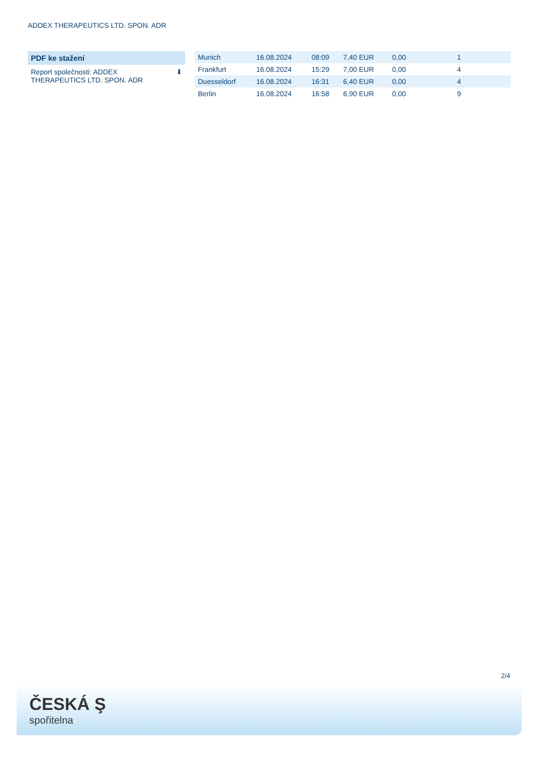ADDEX THERAPEUTICS LTD. SPON. ADR
PDF ke stažení
Report společnosti: ADDEX
THERAPEUTICS LTD. SPON. ADR ⬇
| Munich | 16.08.2024 | 08:09 | 7,40 EUR | 0,00 | 1 | |
| Frankfurt | 16.08.2024 | 15:29 | 7,00 EUR | 0,00 | 4 | |
| Duesseldorf | 16.08.2024 | 16:31 | 6,40 EUR | 0,00 | 4 | |
| Berlin | 16.08.2024 | 16:58 | 6,90 EUR | 0,00 | 9 | |
2/4
ČESKÁ Ş
spořitelna